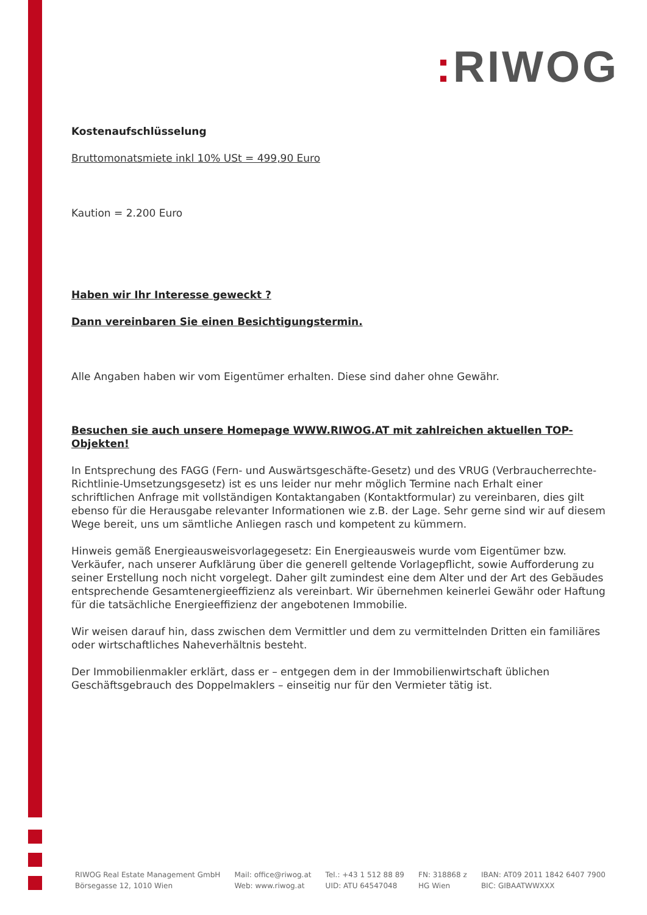: RIWOG
Kostenaufschlüsselung
Bruttomonatsmiete inkl 10% USt = 499,90 Euro
Kaution = 2.200 Euro
Haben wir Ihr Interesse geweckt ?
Dann vereinbaren Sie einen Besichtigungstermin.
Alle Angaben haben wir vom Eigentümer erhalten. Diese sind daher ohne Gewähr.
Besuchen sie auch unsere Homepage WWW.RIWOG.AT mit zahlreichen aktuellen TOP- Objekten!
In Entsprechung des FAGG (Fern- und Auswärtsgeschäfte-Gesetz) und des VRUG (Verbraucherrechte-Richtlinie-Umsetzungsgesetz) ist es uns leider nur mehr möglich Termine nach Erhalt einer schriftlichen Anfrage mit vollständigen Kontaktangaben (Kontaktformular) zu vereinbaren, dies gilt ebenso für die Herausgabe relevanter Informationen wie z.B. der Lage. Sehr gerne sind wir auf diesem Wege bereit, uns um sämtliche Anliegen rasch und kompetent zu kümmern.
Hinweis gemäß Energieausweisvorlagegesetz: Ein Energieausweis wurde vom Eigentümer bzw. Verkäufer, nach unserer Aufklärung über die generell geltende Vorlagepflicht, sowie Aufforderung zu seiner Erstellung noch nicht vorgelegt. Daher gilt zumindest eine dem Alter und der Art des Gebäudes entsprechende Gesamtenergieeffizienz als vereinbart. Wir übernehmen keinerlei Gewähr oder Haftung für die tatsächliche Energieeffizienz der angebotenen Immobilie.
Wir weisen darauf hin, dass zwischen dem Vermittler und dem zu vermittelnden Dritten ein familiäres oder wirtschaftliches Naheverhältnis besteht.
Der Immobilienmakler erklärt, dass er – entgegen dem in der Immobilienwirtschaft üblichen Geschäftsgebrauch des Doppelmaklers – einseitig nur für den Vermieter tätig ist.
RIWOG Real Estate Management GmbH
Börsegasse 12, 1010 Wien
Mail: office@riwog.at
Web: www.riwog.at
Tel.: +43 1 512 88 89
UID: ATU 64547048
FN: 318868 z
HG Wien
IBAN: AT09 2011 1842 6407 7900
BIC: GIBAATWWXXX